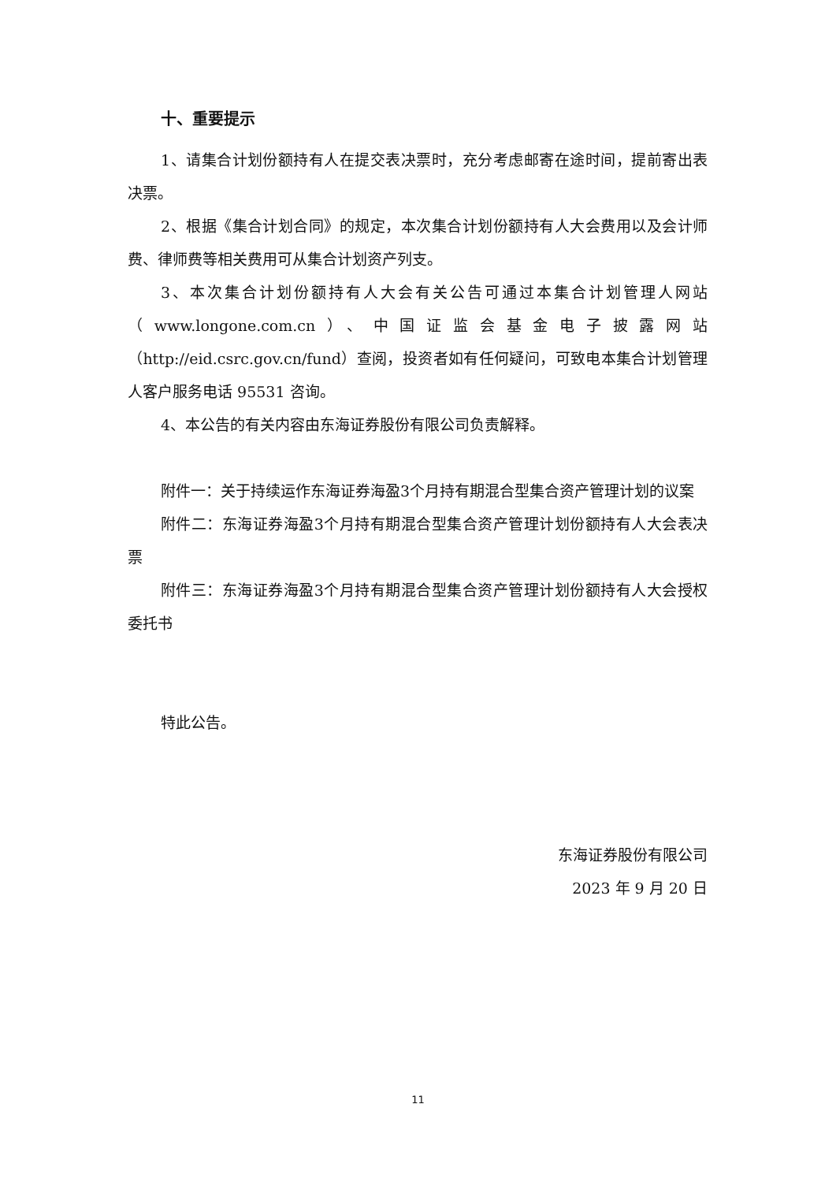十、重要提示
1、请集合计划份额持有人在提交表决票时，充分考虑邮寄在途时间，提前寄出表决票。
2、根据《集合计划合同》的规定，本次集合计划份额持有人大会费用以及会计师费、律师费等相关费用可从集合计划资产列支。
3、本次集合计划份额持有人大会有关公告可通过本集合计划管理人网站（www.longone.com.cn）、中国证监会基金电子披露网站（http://eid.csrc.gov.cn/fund）查阅，投资者如有任何疑问，可致电本集合计划管理人客户服务电话 95531 咨询。
4、本公告的有关内容由东海证券股份有限公司负责解释。
附件一：关于持续运作东海证券海盈3个月持有期混合型集合资产管理计划的议案
附件二：东海证券海盈3个月持有期混合型集合资产管理计划份额持有人大会表决票
附件三：东海证券海盈3个月持有期混合型集合资产管理计划份额持有人大会授权委托书
特此公告。
东海证券股份有限公司
2023 年 9 月 20 日
11